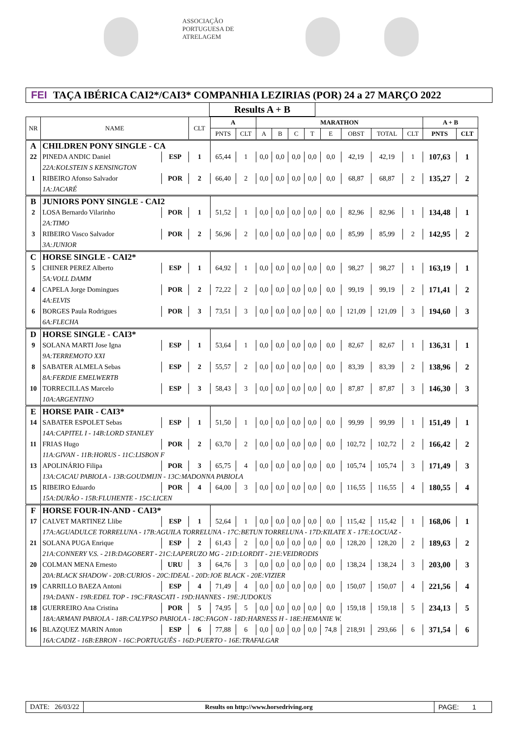ASSOCIAÇÃO PORTUGUESA DE ATRELAGEM
FEI TAÇA IBÉRICA CAI2*/CAI3* COMPANHIA LEZIRIAS (POR) 24 a 27 MARÇO 2022
Results A + B
| NR | NAME | | CLT | A | | MARATHON | | | | | | | | A + B | |
| --- | --- | --- | --- | --- | --- | --- | --- | --- | --- | --- | --- | --- | --- | --- | --- |
| | | | | PNTS | CLT | A | B | C | T | E | OBST | TOTAL | CLT | PNTS | CLT |
| A | CHILDREN PONY SINGLE - CA | | | | | | | | | | | | | | |
| 22 | PINEDA ANDIC Daniel | ESP | 1 | 65,44 | 1 | 0,0 | 0,0 | 0,0 | 0,0 | 0,0 | 42,19 | 42,19 | 1 | 107,63 | 1 |
| | 22A:KOLSTEIN S KENSINGTON | | | | | | | | | | | | | | |
| 1 | RIBEIRO Afonso Salvador | POR | 2 | 66,40 | 2 | 0,0 | 0,0 | 0,0 | 0,0 | 0,0 | 68,87 | 68,87 | 2 | 135,27 | 2 |
| | 1A:JACARÉ | | | | | | | | | | | | | | |
| B | JUNIORS PONY SINGLE - CAI2 | | | | | | | | | | | | | | |
| 2 | LOSA Bernardo Vilarinho | POR | 1 | 51,52 | 1 | 0,0 | 0,0 | 0,0 | 0,0 | 0,0 | 82,96 | 82,96 | 1 | 134,48 | 1 |
| | 2A:TIMO | | | | | | | | | | | | | | |
| 3 | RIBEIRO Vasco Salvador | POR | 2 | 56,96 | 2 | 0,0 | 0,0 | 0,0 | 0,0 | 0,0 | 85,99 | 85,99 | 2 | 142,95 | 2 |
| | 3A:JUNIOR | | | | | | | | | | | | | | |
| C | HORSE SINGLE - CAI2* | | | | | | | | | | | | | | |
| 5 | CHINER PEREZ Alberto | ESP | 1 | 64,92 | 1 | 0,0 | 0,0 | 0,0 | 0,0 | 0,0 | 98,27 | 98,27 | 1 | 163,19 | 1 |
| | 5A:VOLL DAMM | | | | | | | | | | | | | | |
| 4 | CAPELA Jorge Domingues | POR | 2 | 72,22 | 2 | 0,0 | 0,0 | 0,0 | 0,0 | 0,0 | 99,19 | 99,19 | 2 | 171,41 | 2 |
| | 4A:ELVIS | | | | | | | | | | | | | | |
| 6 | BORGES Paula Rodrigues | POR | 3 | 73,51 | 3 | 0,0 | 0,0 | 0,0 | 0,0 | 0,0 | 121,09 | 121,09 | 3 | 194,60 | 3 |
| | 6A:FLECHA | | | | | | | | | | | | | | |
| D | HORSE SINGLE - CAI3* | | | | | | | | | | | | | | |
| 9 | SOLANA MARTI Jose Igna | ESP | 1 | 53,64 | 1 | 0,0 | 0,0 | 0,0 | 0,0 | 0,0 | 82,67 | 82,67 | 1 | 136,31 | 1 |
| | 9A:TERREMOTO XXI | | | | | | | | | | | | | | |
| 8 | SABATER ALMELA Sebas | ESP | 2 | 55,57 | 2 | 0,0 | 0,0 | 0,0 | 0,0 | 0,0 | 83,39 | 83,39 | 2 | 138,96 | 2 |
| | 8A:FERDIE EMELWERTB | | | | | | | | | | | | | | |
| 10 | TORRECILLAS Marcelo | ESP | 3 | 58,43 | 3 | 0,0 | 0,0 | 0,0 | 0,0 | 0,0 | 87,87 | 87,87 | 3 | 146,30 | 3 |
| | 10A:ARGENTINO | | | | | | | | | | | | | | |
| E | HORSE PAIR - CAI3* | | | | | | | | | | | | | | |
| 14 | SABATER ESPOLET Sebas | ESP | 1 | 51,50 | 1 | 0,0 | 0,0 | 0,0 | 0,0 | 0,0 | 99,99 | 99,99 | 1 | 151,49 | 1 |
| | 14A:CAPITEL I - 14B:LORD STANLEY | | | | | | | | | | | | | | |
| 11 | FRIAS Hugo | POR | 2 | 63,70 | 2 | 0,0 | 0,0 | 0,0 | 0,0 | 0,0 | 102,72 | 102,72 | 2 | 166,42 | 2 |
| | 11A:GIVAN - 11B:HORUS - 11C:LISBON F | | | | | | | | | | | | | | |
| 13 | APOLINÁRIO Filipa | POR | 3 | 65,75 | 4 | 0,0 | 0,0 | 0,0 | 0,0 | 0,0 | 105,74 | 105,74 | 3 | 171,49 | 3 |
| | 13A:CACAU PABIOLA - 13B:GOUDMIJN - 13C:MADONNA PABIOLA | | | | | | | | | | | | | | |
| 15 | RIBEIRO Eduardo | POR | 4 | 64,00 | 3 | 0,0 | 0,0 | 0,0 | 0,0 | 0,0 | 116,55 | 116,55 | 4 | 180,55 | 4 |
| | 15A:DURÃO - 15B:FLUHENTE - 15C:LICEN | | | | | | | | | | | | | | |
| F | HORSE FOUR-IN-AND - CAI3* | | | | | | | | | | | | | | |
| 17 | CALVET MARTINEZ Llibe | ESP | 1 | 52,64 | 1 | 0,0 | 0,0 | 0,0 | 0,0 | 0,0 | 115,42 | 115,42 | 1 | 168,06 | 1 |
| | 17A:AGUADULCE TORRELUNA - 17B:AGUILA TORRELUNA - 17C:BETUN TORRELUNA - 17D:KILATE X - 17E:LOCUAZ - | | | | | | | | | | | | | | |
| 21 | SOLANA PUGA Enrique | ESP | 2 | 61,43 | 2 | 0,0 | 0,0 | 0,0 | 0,0 | 0,0 | 128,20 | 128,20 | 2 | 189,63 | 2 |
| | 21A:CONNERY V.S. - 21B:DAGOBERT - 21C:LAPERUZO MG - 21D:LORDIT - 21E:VEIDRODIS | | | | | | | | | | | | | | |
| 20 | COLMAN MENA Ernesto | URU | 3 | 64,76 | 3 | 0,0 | 0,0 | 0,0 | 0,0 | 0,0 | 138,24 | 138,24 | 3 | 203,00 | 3 |
| | 20A:BLACK SHADOW - 20B:CURIOS - 20C:IDEAL - 20D:JOE BLACK - 20E:VIZIER | | | | | | | | | | | | | | |
| 19 | CARRILLO BAEZA Antoni | ESP | 4 | 71,49 | 4 | 0,0 | 0,0 | 0,0 | 0,0 | 0,0 | 150,07 | 150,07 | 4 | 221,56 | 4 |
| | 19A:DANN - 19B:EDEL TOP - 19C:FRASCATI - 19D:HANNES - 19E:JUDOKUS | | | | | | | | | | | | | | |
| 18 | GUERREIRO Ana Cristina | POR | 5 | 74,95 | 5 | 0,0 | 0,0 | 0,0 | 0,0 | 0,0 | 159,18 | 159,18 | 5 | 234,13 | 5 |
| | 18A:ARMANI PABIOLA - 18B:CALYPSO PABIOLA - 18C:FAGON - 18D:HARNESS H - 18E:HEMANIE W. | | | | | | | | | | | | | | |
| 16 | BLAZQUEZ MARIN Anton | ESP | 6 | 77,88 | 6 | 0,0 | 0,0 | 0,0 | 0,0 | 74,8 | 218,91 | 293,66 | 6 | 371,54 | 6 |
| | 16A:CADIZ - 16B:EBRON - 16C:PORTUGUÊS - 16D:PUERTO - 16E:TRAFALGAR | | | | | | | | | | | | | | |
DATE: 26/03/22 Results on http://www.horsedriving.org
PAGE: 1